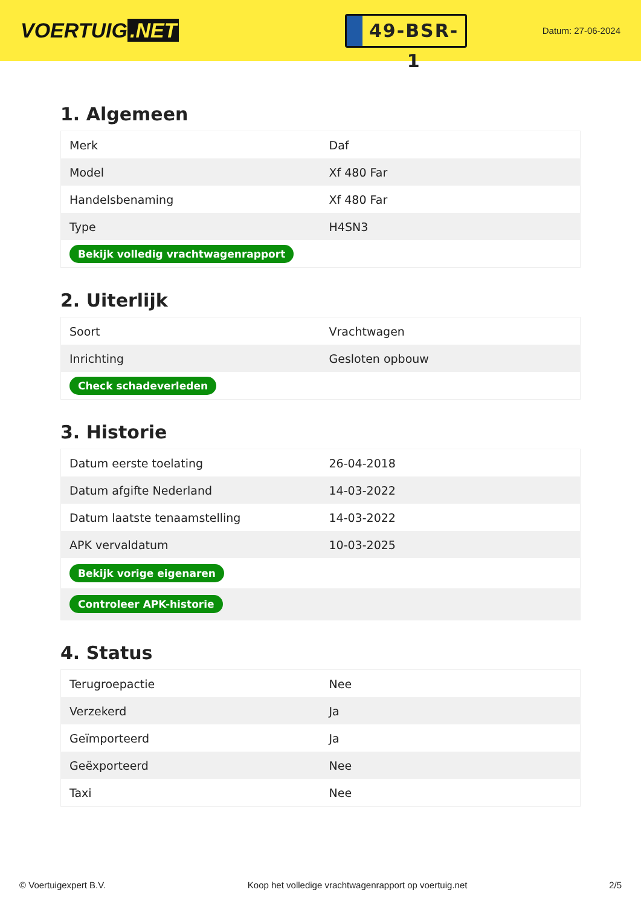VOERTUIG.NET
49-BSR-1
Datum: 27-06-2024
1. Algemeen
| Merk | Daf |
| Model | Xf 480 Far |
| Handelsbenaming | Xf 480 Far |
| Type | H4SN3 |
| Bekijk volledig vrachtwagenrapport | |
2. Uiterlijk
| Soort | Vrachtwagen |
| Inrichting | Gesloten opbouw |
| Check schadeverleden | |
3. Historie
| Datum eerste toelating | 26-04-2018 |
| Datum afgifte Nederland | 14-03-2022 |
| Datum laatste tenaamstelling | 14-03-2022 |
| APK vervaldatum | 10-03-2025 |
| Bekijk vorige eigenaren | |
| Controleer APK-historie | |
4. Status
| Terugroepactie | Nee |
| Verzekerd | Ja |
| Geïmporteerd | Ja |
| Geëxporteerd | Nee |
| Taxi | Nee |
© Voertuigexpert B.V. Koop het volledige vrachtwagenrapport op voertuig.net 2/5